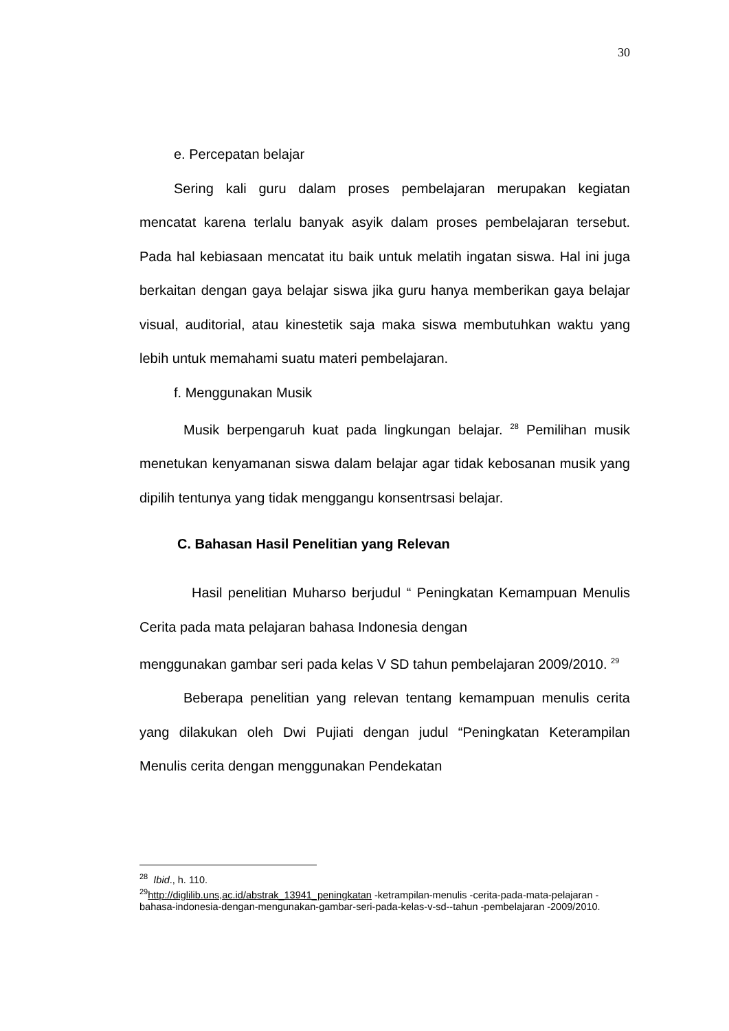30
e. Percepatan belajar
Sering kali guru dalam proses pembelajaran merupakan kegiatan mencatat karena terlalu banyak asyik dalam proses pembelajaran tersebut. Pada hal kebiasaan mencatat itu baik untuk melatih ingatan siswa. Hal ini juga berkaitan dengan gaya belajar siswa jika guru hanya memberikan gaya belajar visual, auditorial, atau kinestetik saja maka siswa membutuhkan waktu yang lebih untuk memahami suatu materi pembelajaran.
f. Menggunakan Musik
Musik berpengaruh kuat pada lingkungan belajar. <sup>28</sup> Pemilihan musik menetukan kenyamanan siswa dalam belajar agar tidak kebosanan musik yang dipilih tentunya yang tidak menggangu konsentrsasi belajar.
C. Bahasan Hasil Penelitian yang Relevan
Hasil penelitian Muharso berjudul “ Peningkatan Kemampuan Menulis Cerita pada mata pelajaran bahasa Indonesia dengan
menggunakan gambar seri pada kelas V SD tahun pembelajaran 2009/2010. <sup>29</sup>
Beberapa penelitian yang relevan tentang kemampuan menulis cerita yang dilakukan oleh Dwi Pujiati dengan judul “Peningkatan Keterampilan Menulis cerita dengan menggunakan Pendekatan
<sup>28</sup> Ibid., h. 110.
<sup>29</sup> http://diglilib.uns,ac.id/abstrak_13941_peningkatan -ketrampilan-menulis -cerita-pada-mata-pelajaran -bahasa-indonesia-dengan-mengunakan-gambar-seri-pada-kelas-v-sd--tahun -pembelajaran -2009/2010.